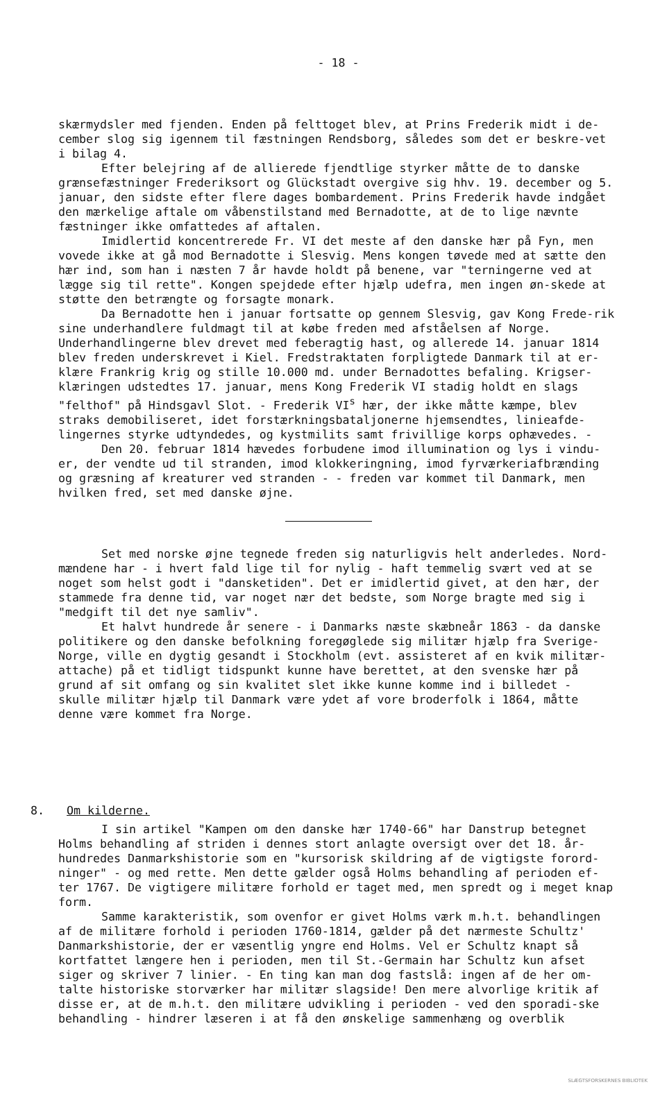- 18 -
skærmydsler med fjenden. Enden på felttoget blev, at Prins Frederik midt i de-cember slog sig igennem til fæstningen Rendsborg, således som det er beskre-vet i bilag 4.
Efter belejring af de allierede fjendtlige styrker måtte de to danske grænsefæstninger Frederiksort og Glückstadt overgive sig hhv. 19. december og 5. januar, den sidste efter flere dages bombardement. Prins Frederik havde indgået den mærkelige aftale om våbenstilstand med Bernadotte, at de to lige nævnte fæstninger ikke omfattedes af aftalen.
Imidlertid koncentrerede Fr. VI det meste af den danske hær på Fyn, men vovede ikke at gå mod Bernadotte i Slesvig. Mens kongen tøvede med at sætte den hær ind, som han i næsten 7 år havde holdt på benene, var "terningerne ved at lægge sig til rette". Kongen spejdede efter hjælp udefra, men ingen øn-skede at støtte den betrængte og forsagte monark.
Da Bernadotte hen i januar fortsatte op gennem Slesvig, gav Kong Frede-rik sine underhandlere fuldmagt til at købe freden med afståelsen af Norge. Underhandlingerne blev drevet med feberagtig hast, og allerede 14. januar 1814 blev freden underskrevet i Kiel. Fredstraktaten forpligtede Danmark til at er-klære Frankrig krig og stille 10.000 md. under Bernadottes befaling. Krigser-klæringen udstedtes 17. januar, mens Kong Frederik VI stadig holdt en slags "felthof" på Hindsgavl Slot. - Frederik VI<sup>s</sup> hær, der ikke måtte kæmpe, blev straks demobiliseret, idet forstærkningsbataljonerne hjemsendtes, linieafde-lingernes styrke udtyndedes, og kystmilits samt frivillige korps ophævedes. -
Den 20. februar 1814 hævedes forbudene imod illumination og lys i vindu-er, der vendte ud til stranden, imod klokkeringning, imod fyrværkeriafbrænding og græsning af kreaturer ved stranden - - freden var kommet til Danmark, men hvilken fred, set med danske øjne.
Set med norske øjne tegnede freden sig naturligvis helt anderledes. Nord-mændene har - i hvert fald lige til for nylig - haft temmelig svært ved at se noget som helst godt i "dansketiden". Det er imidlertid givet, at den hær, der stammede fra denne tid, var noget nær det bedste, som Norge bragte med sig i "medgift til det nye samliv".
Et halvt hundrede år senere - i Danmarks næste skæbneår 1863 - da danske politikere og den danske befolkning foregøglede sig militær hjælp fra Sverige-Norge, ville en dygtig gesandt i Stockholm (evt. assisteret af en kvik militær-attache) på et tidligt tidspunkt kunne have berettet, at den svenske hær på grund af sit omfang og sin kvalitet slet ikke kunne komme ind i billedet - skulle militær hjælp til Danmark være ydet af vore broderfolk i 1864, måtte denne være kommet fra Norge.
8. Om kilderne.
I sin artikel "Kampen om den danske hær 1740-66" har Danstrup betegnet Holms behandling af striden i dennes stort anlagte oversigt over det 18. år-hundredes Danmarkshistorie som en "kursorisk skildring af de vigtigste forord-ninger" - og med rette. Men dette gælder også Holms behandling af perioden ef-ter 1767. De vigtigere militære forhold er taget med, men spredt og i meget knap form.
Samme karakteristik, som ovenfor er givet Holms værk m.h.t. behandlingen af de militære forhold i perioden 1760-1814, gælder på det nærmeste Schultz' Danmarkshistorie, der er væsentlig yngre end Holms. Vel er Schultz knapt så kortfattet længere hen i perioden, men til St.-Germain har Schultz kun afset siger og skriver 7 linier. - En ting kan man dog fastslå: ingen af de her om-talte historiske storværker har militær slagside! Den mere alvorlige kritik af disse er, at de m.h.t. den militære udvikling i perioden - ved den sporadi-ske behandling - hindrer læseren i at få den ønskelige sammenhæng og overblik
SLÆGTSFORSKERNES BIBLIOTEK